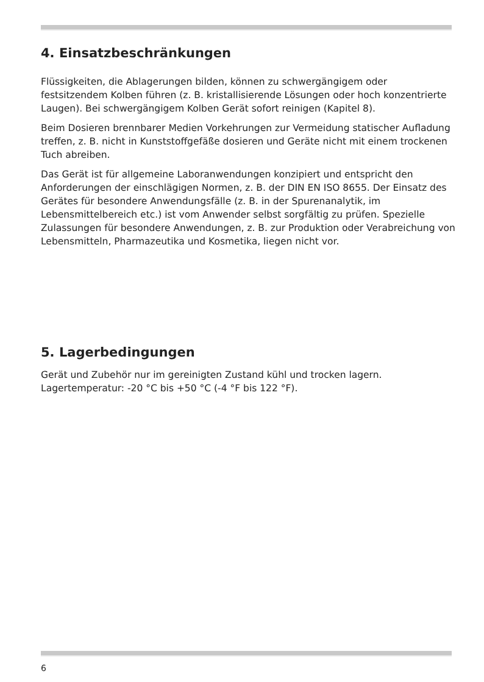4. Einsatzbeschränkungen
Flüssigkeiten, die Ablagerungen bilden, können zu schwergängigem oder festsitzendem Kolben führen (z. B. kristallisierende Lösungen oder hoch konzentrierte Laugen). Bei schwergängigem Kolben Gerät sofort reinigen (Kapitel 8).
Beim Dosieren brennbarer Medien Vorkehrungen zur Vermeidung statischer Aufladung treffen, z. B. nicht in Kunststoffgefäße dosieren und Geräte nicht mit einem trockenen Tuch abreiben.
Das Gerät ist für allgemeine Laboranwendungen konzipiert und entspricht den Anforderungen der einschlägigen Normen, z. B. der DIN EN ISO 8655. Der Einsatz des Gerätes für besondere Anwendungsfälle (z. B. in der Spuren­analytik, im Lebensmittelbereich etc.) ist vom Anwender selbst sorgfältig zu prüfen. Spezielle Zulassungen für besondere Anwendungen, z. B. zur Produktion oder Verabreichung von Lebensmitteln, Pharmazeutika und Kosmetika, liegen nicht vor.
5. Lagerbedingungen
Gerät und Zubehör nur im gereinigten Zustand kühl und trocken lagern. Lagertemperatur: -20 °C bis +50 °C (-4 °F bis 122 °F).
6